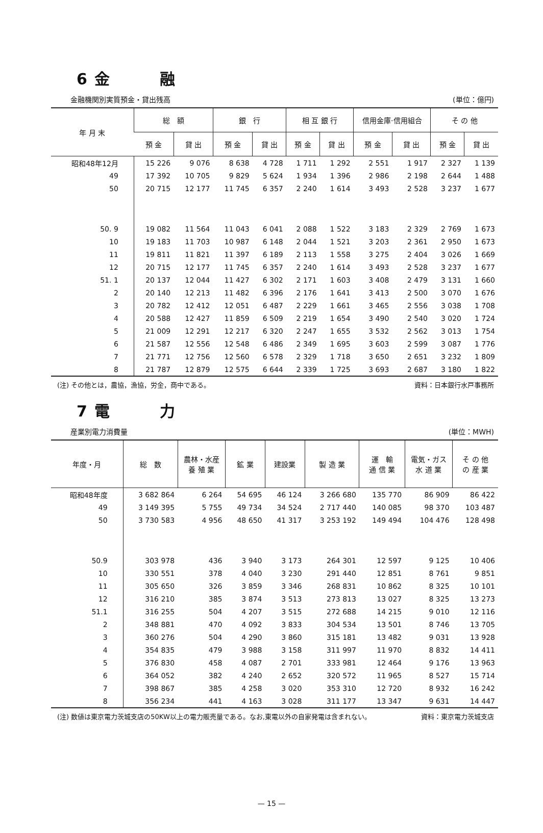6 金　　　融
金融機関別実質預金・貸出残高 (単位：億円)
| 年 月 末 | 総 額 | | 銀 行 | | 相 互 銀 行 | | 信用金庫·信用組合 | | そ の 他 | |
| --- | --- | --- | --- | --- | --- | --- | --- | --- | --- | --- |
| | 預 金 | 貸 出 | 預 金 | 貸 出 | 預 金 | 貸 出 | 預 金 | 貸 出 | 預 金 | 貸 出 |
| 昭和48年12月 | 15 226 | 9 076 | 8 638 | 4 728 | 1 711 | 1 292 | 2 551 | 1 917 | 2 327 | 1 139 |
| 49 | 17 392 | 10 705 | 9 829 | 5 624 | 1 934 | 1 396 | 2 986 | 2 198 | 2 644 | 1 488 |
| 50 | 20 715 | 12 177 | 11 745 | 6 357 | 2 240 | 1 614 | 3 493 | 2 528 | 3 237 | 1 677 |
| 50. 9 | 19 082 | 11 564 | 11 043 | 6 041 | 2 088 | 1 522 | 3 183 | 2 329 | 2 769 | 1 673 |
| 10 | 19 183 | 11 703 | 10 987 | 6 148 | 2 044 | 1 521 | 3 203 | 2 361 | 2 950 | 1 673 |
| 11 | 19 811 | 11 821 | 11 397 | 6 189 | 2 113 | 1 558 | 3 275 | 2 404 | 3 026 | 1 669 |
| 12 | 20 715 | 12 177 | 11 745 | 6 357 | 2 240 | 1 614 | 3 493 | 2 528 | 3 237 | 1 677 |
| 51. 1 | 20 137 | 12 044 | 11 427 | 6 302 | 2 171 | 1 603 | 3 408 | 2 479 | 3 131 | 1 660 |
| 2 | 20 140 | 12 213 | 11 482 | 6 396 | 2 176 | 1 641 | 3 413 | 2 500 | 3 070 | 1 676 |
| 3 | 20 782 | 12 412 | 12 051 | 6 487 | 2 229 | 1 661 | 3 465 | 2 556 | 3 038 | 1 708 |
| 4 | 20 588 | 12 427 | 11 859 | 6 509 | 2 219 | 1 654 | 3 490 | 2 540 | 3 020 | 1 724 |
| 5 | 21 009 | 12 291 | 12 217 | 6 320 | 2 247 | 1 655 | 3 532 | 2 562 | 3 013 | 1 754 |
| 6 | 21 587 | 12 556 | 12 548 | 6 486 | 2 349 | 1 695 | 3 603 | 2 599 | 3 087 | 1 776 |
| 7 | 21 771 | 12 756 | 12 560 | 6 578 | 2 329 | 1 718 | 3 650 | 2 651 | 3 232 | 1 809 |
| 8 | 21 787 | 12 879 | 12 575 | 6 644 | 2 339 | 1 725 | 3 693 | 2 687 | 3 180 | 1 822 |
(注) その他とは，農協，漁協，労金，商中である。 資料：日本銀行水戸事務所
7 電　　　力
産業別電力消費量 (単位：MWH)
| 年度・月 | 総 数 | 農林・水産 養 殖 業 | 鉱 業 | 建設業 | 製 造 業 | 運 輸 通 信 業 | 電気・ガス 水 道 業 | そ の 他 の 産 業 |
| --- | --- | --- | --- | --- | --- | --- | --- | --- |
| 昭和48年度 | 3 682 864 | 6 264 | 54 695 | 46 124 | 3 266 680 | 135 770 | 86 909 | 86 422 |
| 49 | 3 149 395 | 5 755 | 49 734 | 34 524 | 2 717 440 | 140 085 | 98 370 | 103 487 |
| 50 | 3 730 583 | 4 956 | 48 650 | 41 317 | 3 253 192 | 149 494 | 104 476 | 128 498 |
| 50.9 | 303 978 | 436 | 3 940 | 3 173 | 264 301 | 12 597 | 9 125 | 10 406 |
| 10 | 330 551 | 378 | 4 040 | 3 230 | 291 440 | 12 851 | 8 761 | 9 851 |
| 11 | 305 650 | 326 | 3 859 | 3 346 | 268 831 | 10 862 | 8 325 | 10 101 |
| 12 | 316 210 | 385 | 3 874 | 3 513 | 273 813 | 13 027 | 8 325 | 13 273 |
| 51.1 | 316 255 | 504 | 4 207 | 3 515 | 272 688 | 14 215 | 9 010 | 12 116 |
| 2 | 348 881 | 470 | 4 092 | 3 833 | 304 534 | 13 501 | 8 746 | 13 705 |
| 3 | 360 276 | 504 | 4 290 | 3 860 | 315 181 | 13 482 | 9 031 | 13 928 |
| 4 | 354 835 | 479 | 3 988 | 3 158 | 311 997 | 11 970 | 8 832 | 14 411 |
| 5 | 376 830 | 458 | 4 087 | 2 701 | 333 981 | 12 464 | 9 176 | 13 963 |
| 6 | 364 052 | 382 | 4 240 | 2 652 | 320 572 | 11 965 | 8 527 | 15 714 |
| 7 | 398 867 | 385 | 4 258 | 3 020 | 353 310 | 12 720 | 8 932 | 16 242 |
| 8 | 356 234 | 441 | 4 163 | 3 028 | 311 177 | 13 347 | 9 631 | 14 447 |
(注) 数値は東京電力茨城支店の50KW以上の電力販売量である。なお,東電以外の自家発電は含まれない。 資料：東京電力茨城支店
— 15 —